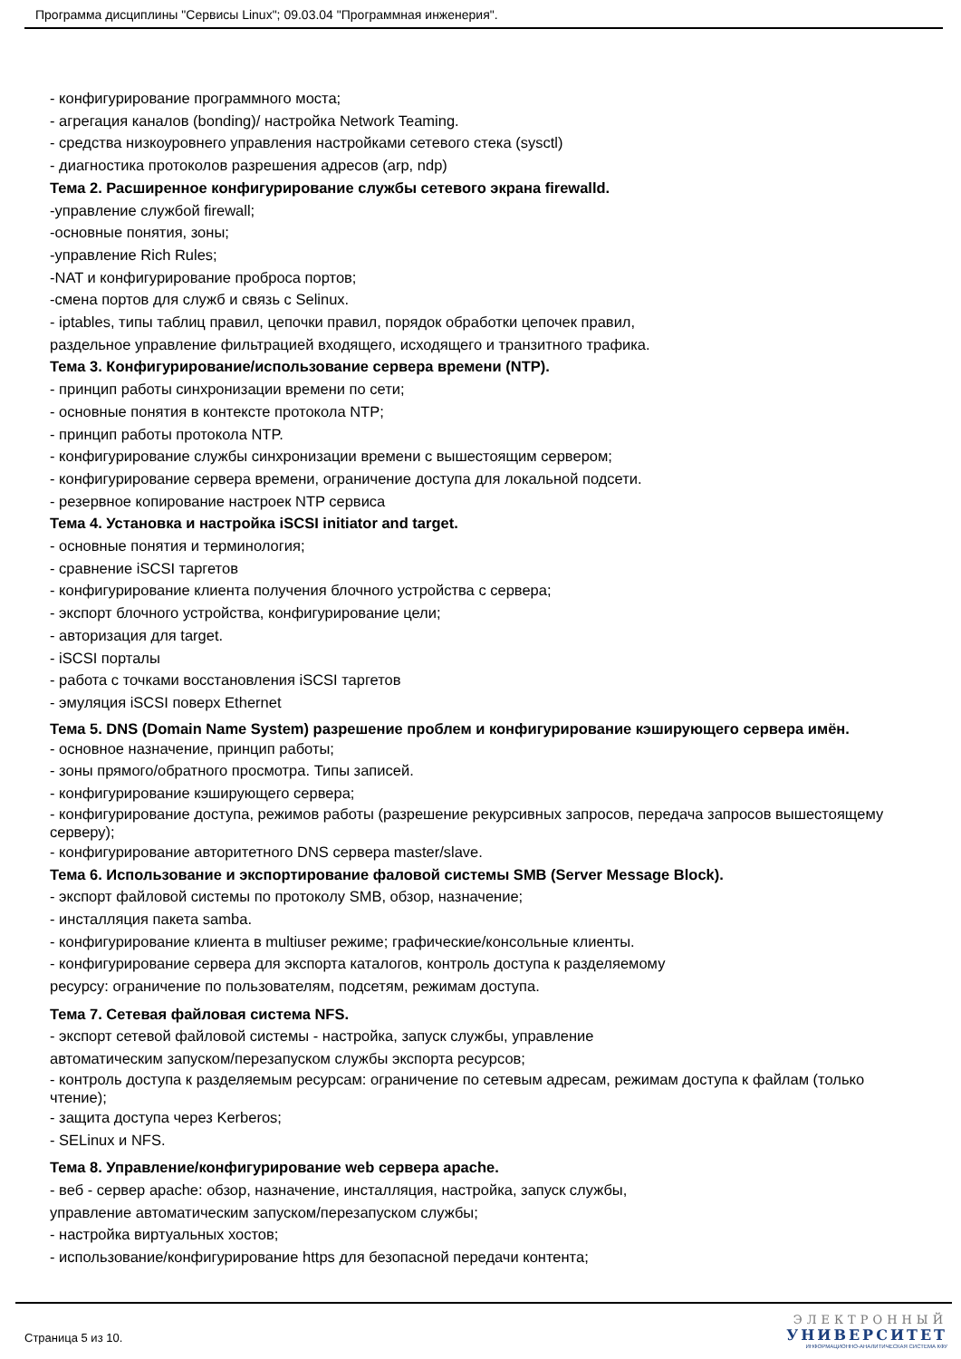Программа дисциплины "Сервисы Linux"; 09.03.04 "Программная инженерия".
- конфигурирование программного моста;
- агрегация каналов (bonding)/ настройка Network Teaming.
- средства низкоуровнего управления настройками сетевого стека (sysctl)
- диагностика протоколов разрешения адресов (arp, ndp)
Тема 2. Расширенное конфигурирование службы сетевого экрана firewalld.
-управление службой firewall;
-основные понятия, зоны;
-управление Rich Rules;
-NAT и конфигурирование проброса портов;
-смена портов для служб и связь с Selinux.
- iptables, типы таблиц правил, цепочки правил, порядок обработки цепочек правил,
раздельное управление фильтрацией входящего, исходящего и транзитного трафика.
Тема 3. Конфигурирование/использование сервера времени (NTP).
- принцип работы синхронизации времени по сети;
- основные понятия в контексте протокола NTP;
- принцип работы протокола NTP.
- конфигурирование службы синхронизации времени с вышестоящим сервером;
- конфигурирование сервера времени, ограничение доступа для локальной подсети.
- резервное копирование настроек NTP сервиса
Тема 4. Установка и настройка iSCSI initiator and target.
- основные понятия и терминология;
- сравнение iSCSI таргетов
- конфигурирование клиента получения блочного устройства с сервера;
- экспорт блочного устройства, конфигурирование цели;
- авторизация для target.
- iSCSI порталы
- работа с точками восстановления iSCSI таргетов
- эмуляция iSCSI поверх Ethernet
Тема 5. DNS (Domain Name System) разрешение проблем и конфигурирование кэширующего сервера имён.
- основное назначение, принцип работы;
- зоны прямого/обратного просмотра. Типы записей.
- конфигурирование кэширующего сервера;
- конфигурирование доступа, режимов работы (разрешение рекурсивных запросов, передача запросов вышестоящему серверу);
- конфигурирование авторитетного DNS сервера master/slave.
Тема 6. Использование и экспортирование фаловой системы SMB (Server Message Block).
- экспорт файловой системы по протоколу SMB, обзор, назначение;
- инсталляция пакета samba.
- конфигурирование клиента в multiuser режиме; графические/консольные клиенты.
- конфигурирование сервера для экспорта каталогов, контроль доступа к разделяемому
ресурсу: ограничение по пользователям, подсетям, режимам доступа.
Тема 7. Сетевая файловая система NFS.
- экспорт сетевой файловой системы - настройка, запуск службы, управление
автоматическим запуском/перезапуском службы экспорта ресурсов;
- контроль доступа к разделяемым ресурсам: ограничение по сетевым адресам, режимам доступа к файлам (только чтение);
- защита доступа через Kerberos;
- SELinux и NFS.
Тема 8. Управление/конфигурирование web сервера apache.
- веб - сервер apache: обзор, назначение, инсталляция, настройка, запуск службы,
управление автоматическим запуском/перезапуском службы;
- настройка виртуальных хостов;
- использование/конфигурирование https для безопасной передачи контента;
Страница 5 из 10.
ЭЛЕКТРОННЫЙ
УНИВЕРСИТЕТ
ИНФОРМАЦИОННО-АНАЛИТИЧЕСКАЯ СИСТЕМА КФУ